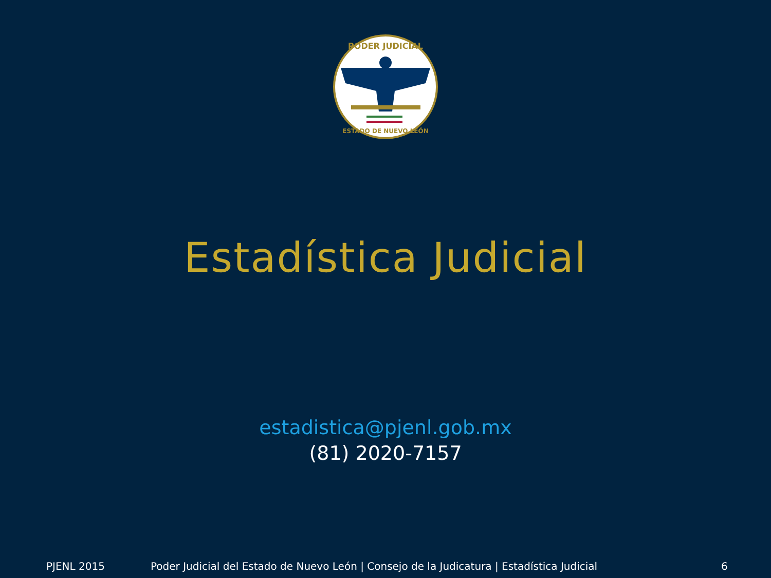PODER JUDICIAL
ESTADO DE NUEVO LEÓN
Estadística Judicial
estadistica@pjenl.gob.mx
(81) 2020-7157
PJENL 2015 Poder Judicial del Estado de Nuevo León | Consejo de la Judicatura | Estadística Judicial 6